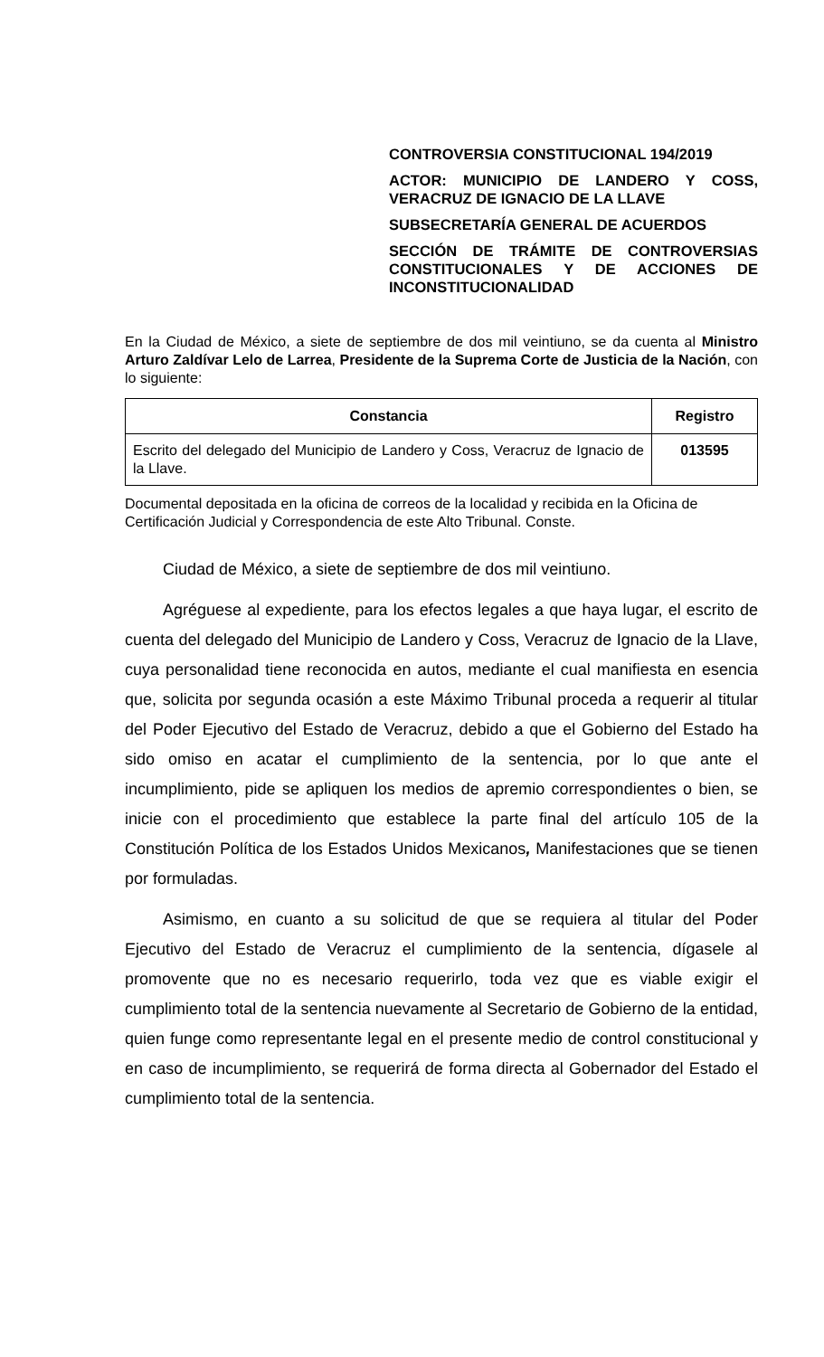CONTROVERSIA CONSTITUCIONAL 194/2019
ACTOR: MUNICIPIO DE LANDERO Y COSS, VERACRUZ DE IGNACIO DE LA LLAVE
SUBSECRETARÍA GENERAL DE ACUERDOS
SECCIÓN DE TRÁMITE DE CONTROVERSIAS CONSTITUCIONALES Y DE ACCIONES DE INCONSTITUCIONALIDAD
En la Ciudad de México, a siete de septiembre de dos mil veintiuno, se da cuenta al Ministro Arturo Zaldívar Lelo de Larrea, Presidente de la Suprema Corte de Justicia de la Nación, con lo siguiente:
| Constancia | Registro |
| --- | --- |
| Escrito del delegado del Municipio de Landero y Coss, Veracruz de Ignacio de la Llave. | 013595 |
Documental depositada en la oficina de correos de la localidad y recibida en la Oficina de Certificación Judicial y Correspondencia de este Alto Tribunal. Conste.
Ciudad de México, a siete de septiembre de dos mil veintiuno.
Agréguese al expediente, para los efectos legales a que haya lugar, el escrito de cuenta del delegado del Municipio de Landero y Coss, Veracruz de Ignacio de la Llave, cuya personalidad tiene reconocida en autos, mediante el cual manifiesta en esencia que, solicita por segunda ocasión a este Máximo Tribunal proceda a requerir al titular del Poder Ejecutivo del Estado de Veracruz, debido a que el Gobierno del Estado ha sido omiso en acatar el cumplimiento de la sentencia, por lo que ante el incumplimiento, pide se apliquen los medios de apremio correspondientes o bien, se inicie con el procedimiento que establece la parte final del artículo 105 de la Constitución Política de los Estados Unidos Mexicanos, Manifestaciones que se tienen por formuladas.
Asimismo, en cuanto a su solicitud de que se requiera al titular del Poder Ejecutivo del Estado de Veracruz el cumplimiento de la sentencia, dígasele al promovente que no es necesario requerirlo, toda vez que es viable exigir el cumplimiento total de la sentencia nuevamente al Secretario de Gobierno de la entidad, quien funge como representante legal en el presente medio de control constitucional y en caso de incumplimiento, se requerirá de forma directa al Gobernador del Estado el cumplimiento total de la sentencia.